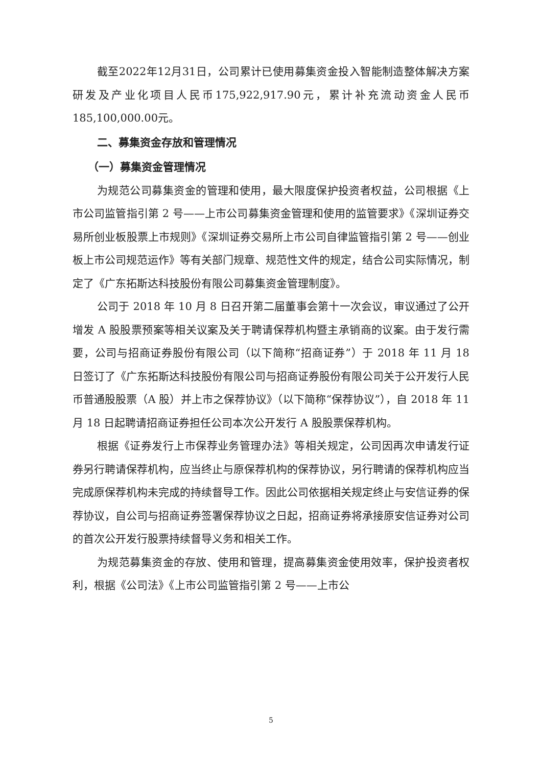截至2022年12月31日，公司累计已使用募集资金投入智能制造整体解决方案研发及产业化项目人民币175,922,917.90元，累计补充流动资金人民币185,100,000.00元。
二、募集资金存放和管理情况
（一）募集资金管理情况
为规范公司募集资金的管理和使用，最大限度保护投资者权益，公司根据《上市公司监管指引第 2 号——上市公司募集资金管理和使用的监管要求》《深圳证券交易所创业板股票上市规则》《深圳证券交易所上市公司自律监管指引第 2 号——创业板上市公司规范运作》等有关部门规章、规范性文件的规定，结合公司实际情况，制定了《广东拓斯达科技股份有限公司募集资金管理制度》。
公司于 2018 年 10 月 8 日召开第二届董事会第十一次会议，审议通过了公开增发 A 股股票预案等相关议案及关于聘请保荐机构暨主承销商的议案。由于发行需要，公司与招商证券股份有限公司（以下简称“招商证券”）于 2018 年 11 月 18 日签订了《广东拓斯达科技股份有限公司与招商证券股份有限公司关于公开发行人民币普通股股票（A 股）并上市之保荐协议》（以下简称“保荐协议”），自 2018 年 11 月 18 日起聘请招商证券担任公司本次公开发行 A 股股票保荐机构。
根据《证券发行上市保荐业务管理办法》等相关规定，公司因再次申请发行证券另行聘请保荐机构，应当终止与原保荐机构的保荐协议，另行聘请的保荐机构应当完成原保荐机构未完成的持续督导工作。因此公司依据相关规定终止与安信证券的保荐协议，自公司与招商证券签署保荐协议之日起，招商证券将承接原安信证券对公司的首次公开发行股票持续督导义务和相关工作。
为规范募集资金的存放、使用和管理，提高募集资金使用效率，保护投资者权利，根据《公司法》《上市公司监管指引第 2 号——上市公
5